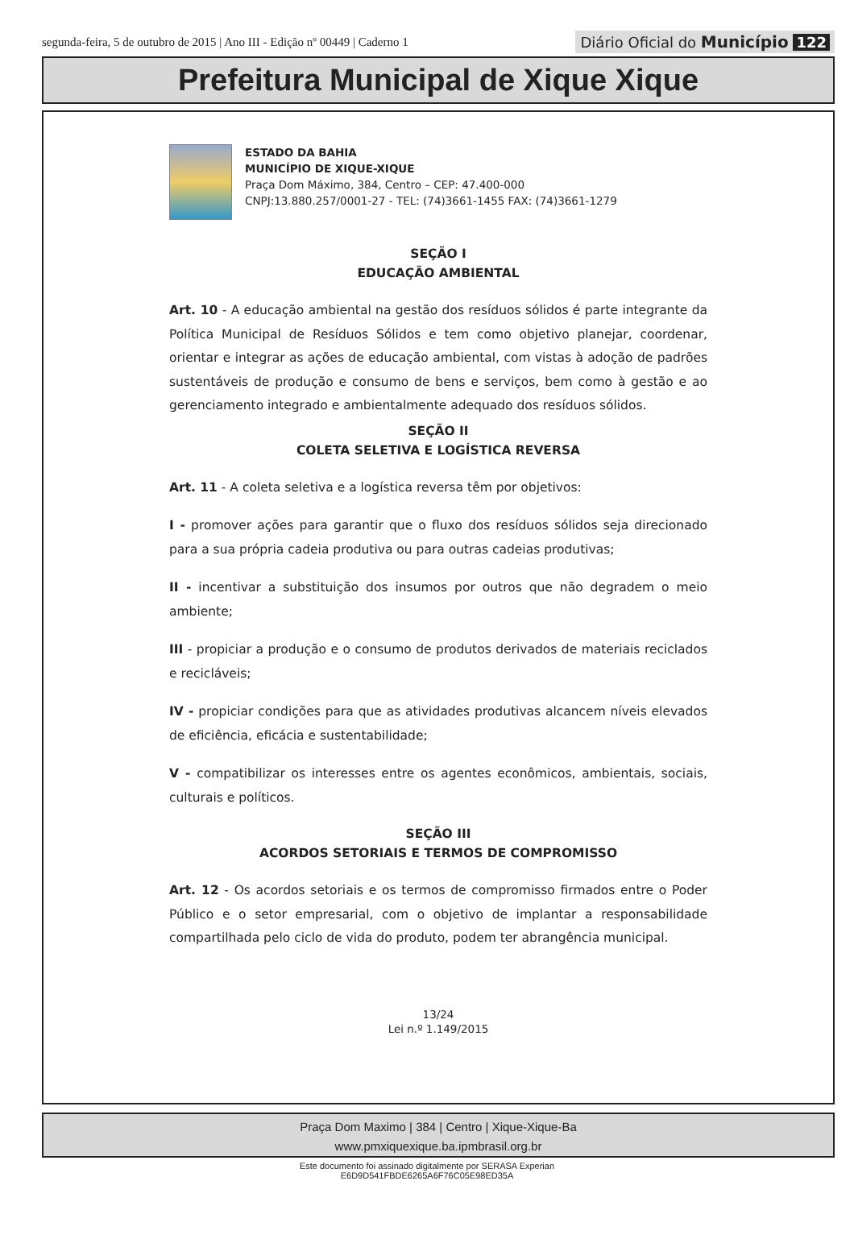segunda-feira, 5 de outubro de 2015 | Ano III - Edição nº 00449 | Caderno 1
Diário Oficial do Município 122
Prefeitura Municipal de Xique Xique
ESTADO DA BAHIA
MUNICÍPIO DE XIQUE-XIQUE
Praça Dom Máximo, 384, Centro – CEP: 47.400-000
CNPJ:13.880.257/0001-27 - TEL: (74)3661-1455 FAX: (74)3661-1279
SEÇÃO I
EDUCAÇÃO AMBIENTAL
Art. 10 - A educação ambiental na gestão dos resíduos sólidos é parte integrante da Política Municipal de Resíduos Sólidos e tem como objetivo planejar, coordenar, orientar e integrar as ações de educação ambiental, com vistas à adoção de padrões sustentáveis de produção e consumo de bens e serviços, bem como à gestão e ao gerenciamento integrado e ambientalmente adequado dos resíduos sólidos.
SEÇÃO II
COLETA SELETIVA E LOGÍSTICA REVERSA
Art. 11 - A coleta seletiva e a logística reversa têm por objetivos:
I - promover ações para garantir que o fluxo dos resíduos sólidos seja direcionado para a sua própria cadeia produtiva ou para outras cadeias produtivas;
II - incentivar a substituição dos insumos por outros que não degradem o meio ambiente;
III - propiciar a produção e o consumo de produtos derivados de materiais reciclados e recicláveis;
IV - propiciar condições para que as atividades produtivas alcancem níveis elevados de eficiência, eficácia e sustentabilidade;
V - compatibilizar os interesses entre os agentes econômicos, ambientais, sociais, culturais e políticos.
SEÇÃO III
ACORDOS SETORIAIS E TERMOS DE COMPROMISSO
Art. 12 - Os acordos setoriais e os termos de compromisso firmados entre o Poder Público e o setor empresarial, com o objetivo de implantar a responsabilidade compartilhada pelo ciclo de vida do produto, podem ter abrangência municipal.
13/24
Lei n.º 1.149/2015
Praça Dom Maximo | 384 | Centro | Xique-Xique-Ba
www.pmxiquexique.ba.ipmbrasil.org.br
Este documento foi assinado digitalmente por SERASA Experian
E6D9D541FBDE6265A6F76C05E98ED35A